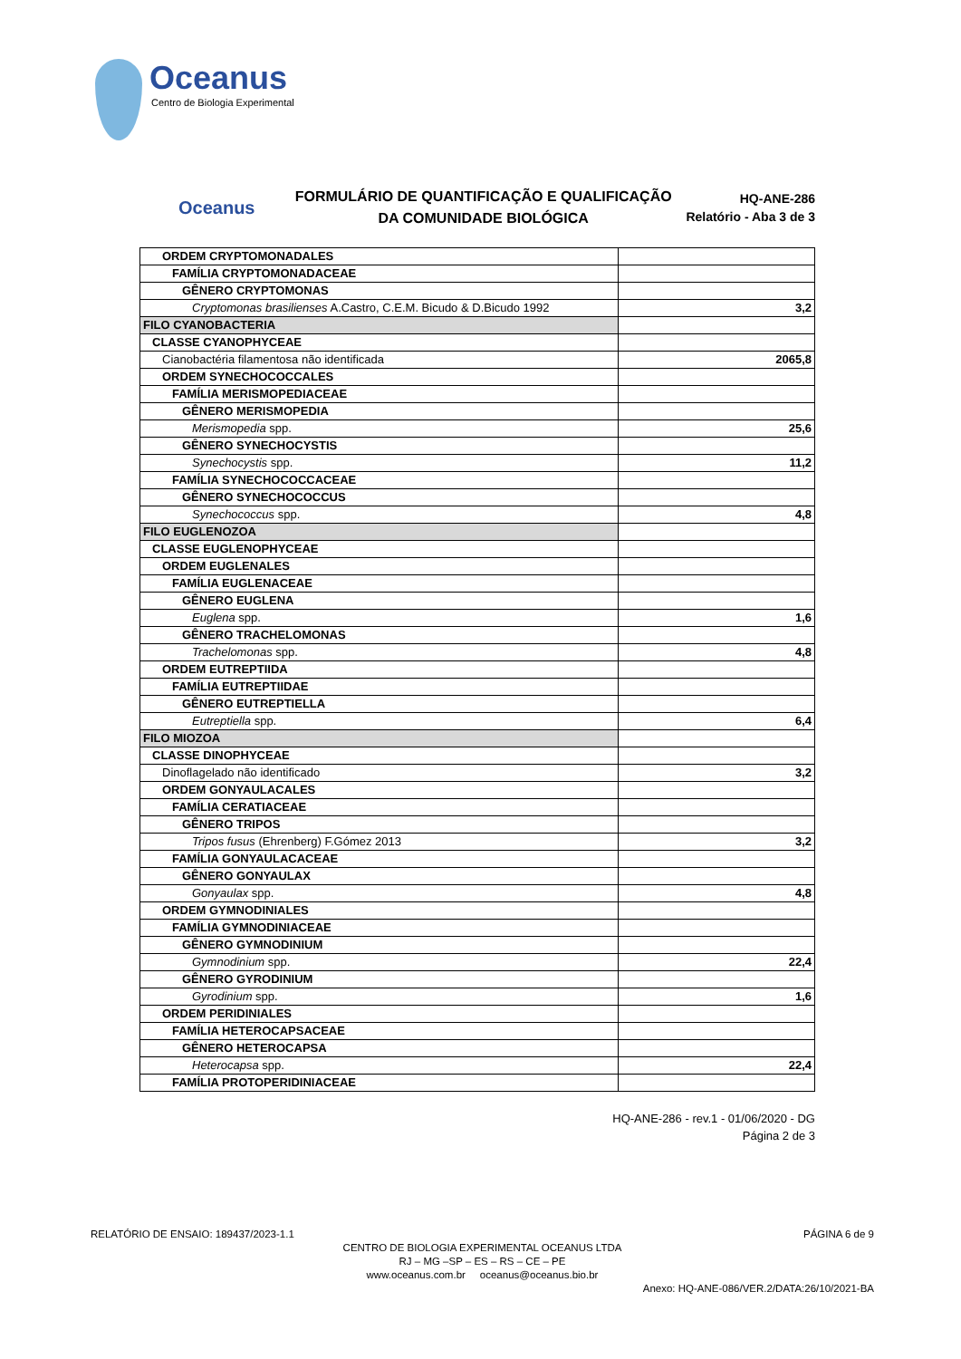Oceanus
Centro de Biologia Experimental
Oceanus
FORMULÁRIO DE QUANTIFICAÇÃO E QUALIFICAÇÃO
DA COMUNIDADE BIOLÓGICA
HQ-ANE-286
Relatório - Aba 3 de 3
| ORDEM CRYPTOMONADALES | |
| FAMÍLIA CRYPTOMONADACEAE | |
| GÊNERO CRYPTOMONAS | |
| Cryptomonas brasilienses A.Castro, C.E.M. Bicudo & D.Bicudo 1992 | 3,2 |
| FILO CYANOBACTERIA | |
| CLASSE CYANOPHYCEAE | |
| Cianobactéria filamentosa não identificada | 2065,8 |
| ORDEM SYNECHOCOCCALES | |
| FAMÍLIA MERISMOPEDIACEAE | |
| GÊNERO MERISMOPEDIA | |
| Merismopedia spp. | 25,6 |
| GÊNERO SYNECHOCYSTIS | |
| Synechocystis spp. | 11,2 |
| FAMÍLIA SYNECHOCOCCACEAE | |
| GÊNERO SYNECHOCOCCUS | |
| Synechococcus spp. | 4,8 |
| FILO EUGLENOZOA | |
| CLASSE EUGLENOPHYCEAE | |
| ORDEM EUGLENALES | |
| FAMÍLIA EUGLENACEAE | |
| GÊNERO EUGLENA | |
| Euglena spp. | 1,6 |
| GÊNERO TRACHELOMONAS | |
| Trachelomonas spp. | 4,8 |
| ORDEM EUTREPTIIDA | |
| FAMÍLIA EUTREPTIIDAE | |
| GÊNERO EUTREPTIELLA | |
| Eutreptiella spp. | 6,4 |
| FILO MIOZOA | |
| CLASSE DINOPHYCEAE | |
| Dinoflagelado não identificado | 3,2 |
| ORDEM GONYAULACALES | |
| FAMÍLIA CERATIACEAE | |
| GÊNERO TRIPOS | |
| Tripos fusus (Ehrenberg) F.Gómez 2013 | 3,2 |
| FAMÍLIA GONYAULACACEAE | |
| GÊNERO GONYAULAX | |
| Gonyaulax spp. | 4,8 |
| ORDEM GYMNODINIALES | |
| FAMÍLIA GYMNODINIACEAE | |
| GÊNERO GYMNODINIUM | |
| Gymnodinium spp. | 22,4 |
| GÊNERO GYRODINIUM | |
| Gyrodinium spp. | 1,6 |
| ORDEM PERIDINIALES | |
| FAMÍLIA HETEROCAPSACEAE | |
| GÊNERO HETEROCAPSA | |
| Heterocapsa spp. | 22,4 |
| FAMÍLIA PROTOPERIDINIACEAE | |
HQ-ANE-286 - rev.1 - 01/06/2020 - DG
Página 2 de 3
RELATÓRIO DE ENSAIO: 189437/2023-1.1 PÁGINA 6 de 9
CENTRO DE BIOLOGIA EXPERIMENTAL OCEANUS LTDA
RJ – MG –SP – ES – RS – CE – PE
www.oceanus.com.br oceanus@oceanus.bio.br
Anexo: HQ-ANE-086/VER.2/DATA:26/10/2021-BA